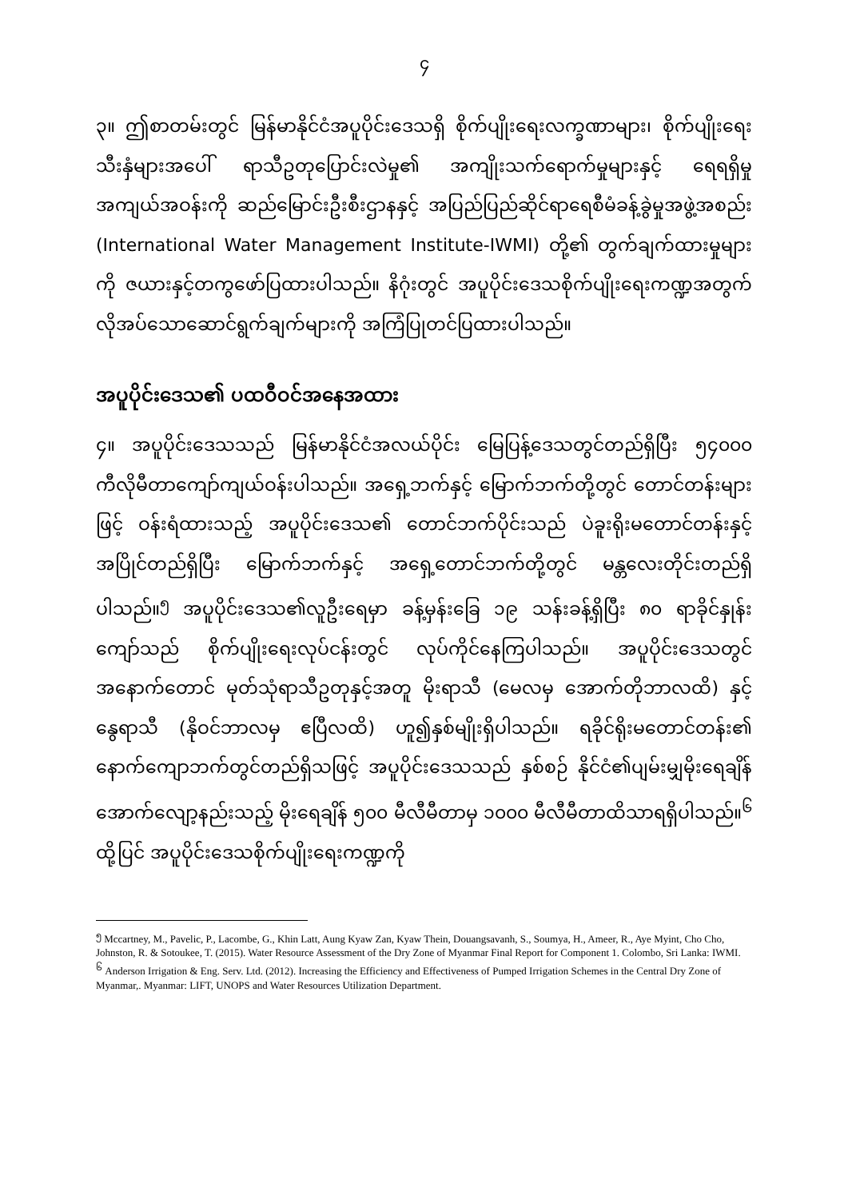၄
၃။ ဤစာတမ်းတွင် မြန်မာနိုင်ငံအပူပိုင်းဒေသရှိ စိုက်ပျိုးရေးလက္ခဏာများ၊ စိုက်ပျိုးရေးသီးနှံများအပေါ် ရာသီဥတုပြောင်းလဲမှု၏ အကျိုးသက်ရောက်မှုများနှင့် ရေရရှိမှုအကျယ်အဝန်းကို ဆည်မြောင်းဦးစီးဌာနနှင့် အပြည်ပြည်ဆိုင်ရာရေစီမံခန့်ခွဲမှုအဖွဲ့အစည်း (International Water Management Institute-IWMI) တို့၏ တွက်ချက်ထားမှုများကို ဇယားနှင့်တကွဖော်ပြထားပါသည်။ နိဂုံးတွင် အပူပိုင်းဒေသစိုက်ပျိုးရေးကဏ္ဍအတွက် လိုအပ်သောဆောင်ရွက်ချက်များကို အကြံပြုတင်ပြထားပါသည်။
အပူပိုင်းဒေသ၏ ပထဝီဝင်အနေအထား
၄။ အပူပိုင်းဒေသသည် မြန်မာနိုင်ငံအလယ်ပိုင်း မြေပြန့်ဒေသတွင်တည်ရှိပြီး ၅၄၀၀၀ ကီလိုမီတာကျော်ကျယ်ဝန်းပါသည်။ အရှေ့ဘက်နှင့် မြောက်ဘက်တို့တွင် တောင်တန်းများဖြင့် ဝန်းရံထားသည့် အပူပိုင်းဒေသ၏ တောင်ဘက်ပိုင်းသည် ပဲခူးရိုးမတောင်တန်းနှင့်အပြိုင်တည်ရှိပြီး မြောက်ဘက်နှင့် အရှေ့တောင်ဘက်တို့တွင် မန္တလေးတိုင်းတည်ရှိပါသည်။<sup>၅</sup> အပူပိုင်းဒေသ၏လူဦးရေမှာ ခန့်မှန်းခြေ ၁၉ သန်းခန့်ရှိပြီး ၈၀ ရာခိုင်နှုန်းကျော်သည် စိုက်ပျိုးရေးလုပ်ငန်းတွင် လုပ်ကိုင်နေကြပါသည်။ အပူပိုင်းဒေသတွင် အနောက်တောင် မုတ်သုံရာသီဥတုနှင့်အတူ မိုးရာသီ (မေလမှ အောက်တိုဘာလထိ) နှင့် နွေရာသီ (နိုဝင်ဘာလမှ ဧပြီလထိ) ဟူ၍နှစ်မျိုးရှိပါသည်။ ရခိုင်ရိုးမတောင်တန်း၏ နောက်ကျောဘက်တွင်တည်ရှိသဖြင့် အပူပိုင်းဒေသသည် နှစ်စဉ် နိုင်ငံ၏ပျမ်းမျှမိုးရေချိန်အောက်လျော့နည်းသည့် မိုးရေချိန် ၅၀၀ မီလီမီတာမှ ၁၀၀၀ မီလီမီတာထိသာရရှိပါသည်။<sup>၆</sup> ထို့ပြင် အပူပိုင်းဒေသစိုက်ပျိုးရေးကဏ္ဍကို
<sup>၅</sup> Mccartney, M., Pavelic, P., Lacombe, G., Khin Latt, Aung Kyaw Zan, Kyaw Thein, Douangsavanh, S., Soumya, H., Ameer, R., Aye Myint, Cho Cho, Johnston, R. & Sotoukee, T. (2015). Water Resource Assessment of the Dry Zone of Myanmar Final Report for Component 1. Colombo, Sri Lanka: IWMI.
<sup>၆</sup> Anderson Irrigation & Eng. Serv. Ltd. (2012). Increasing the Efficiency and Effectiveness of Pumped Irrigation Schemes in the Central Dry Zone of Myanmar,. Myanmar: LIFT, UNOPS and Water Resources Utilization Department.